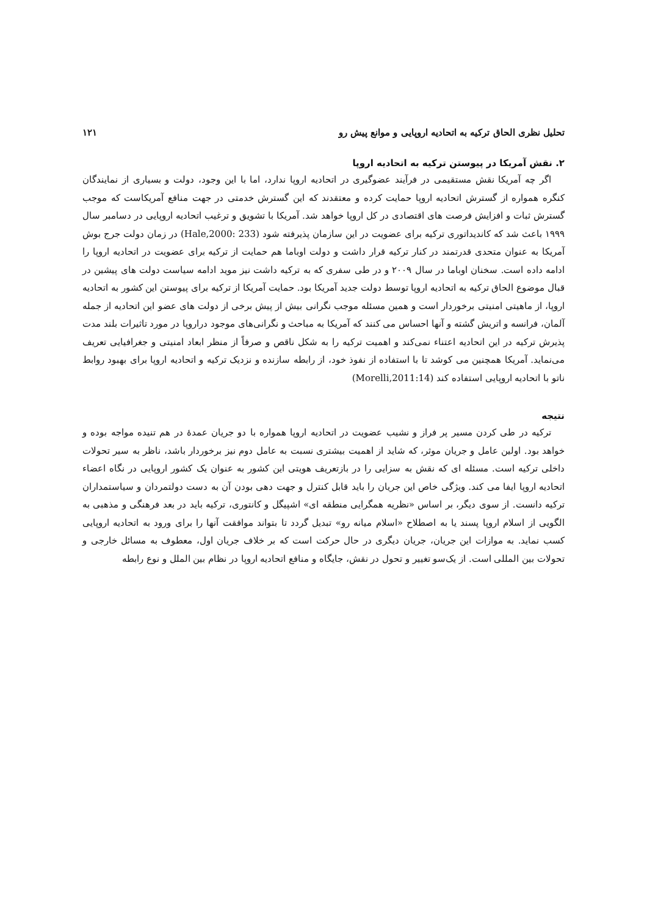تحلیل نظری الحاق ترکیه به اتحادیه اروپایی و موانع پیش رو ۱۲۱
۲. نقش آمریکا در پیوستن ترکیه به اتحادیه اروپا
اگر چه آمریکا نقش مستقیمی در فرآیند عضوگیری در اتحادیه اروپا ندارد، اما با این وجود، دولت و بسیاری از نمایندگان کنگره همواره از گسترش اتحادیه اروپا حمایت کرده و معتقدند که این گسترش خدمتی در جهت منافع آمریکاست که موجب گسترش ثبات و افزایش فرصت های اقتصادی در کل اروپا خواهد شد. آمریکا با تشویق و ترغیب اتحادیه اروپایی در دسامبر سال ۱۹۹۹ باعث شد که کاندیداتوری ترکیه برای عضویت در این سازمان پذیرفته شود (Hale,2000: 233) در زمان دولت جرج بوش آمریکا به عنوان متحدی قدرتمند در کنار ترکیه قرار داشت و دولت اوباما هم حمایت از ترکیه برای عضویت در اتحادیه اروپا را ادامه داده است. سخنان اوباما در سال ۲۰۰۹ و در طی سفری که به ترکیه داشت نیز موید ادامه سیاست دولت های پیشین در قبال موضوع الحاق ترکیه به اتحادیه اروپا توسط دولت جدید آمریکا بود. حمایت آمریکا از ترکیه برای پیوستن این کشور به اتحادیه اروپا، از ماهیتی امنیتی برخوردار است و همین مسئله موجب نگرانی بیش از پیش برخی از دولت های عضو این اتحادیه از جمله آلمان، فرانسه و اتریش گشته و آنها احساس می کنند که آمریکا به مباحث و نگرانی‌های موجود دراروپا در مورد تاثیرات بلند مدت پذیرش ترکیه در این اتحادیه اعتناء نمی‌کند و اهمیت ترکیه را به شکل ناقص و صرفاً از منظر ابعاد امنیتی و جغرافیایی تعریف می‌نماید. آمریکا همچنین می کوشد تا با استفاده از نفوذ خود، از رابطه سازنده و نزدیک ترکیه و اتحادیه اروپا برای بهبود روابط ناتو با اتحادیه اروپایی استفاده کند (Morelli,2011:14)
نتیجه
ترکیه در طی کردن مسیر پر فراز و نشیب عضویت در اتحادیه اروپا همواره با دو جریان عمدهٔ در هم تنیده مواجه بوده و خواهد بود. اولین عامل و جریان موثر، که شاید از اهمیت بیشتری نسبت به عامل دوم نیز برخوردار باشد، ناظر به سیر تحولات داخلی ترکیه است. مسئله ای که نقش به سزایی را در بازتعریف هویتی این کشور به عنوان یک کشور اروپایی در نگاه اعضاء اتحادیه اروپا ایفا می کند. ویژگی خاص این جریان را باید قابل کنترل و جهت دهی بودن آن به دست دولتمردان و سیاستمداران ترکیه دانست. از سوی دیگر، بر اساس «نظریه همگرایی منطقه ای» اشپیگل و کانتوری، ترکیه باید در بعد فرهنگی و مذهبی به الگویی از اسلام اروپا پسند یا به اصطلاح «اسلام میانه رو» تبدیل گردد تا بتواند موافقت آنها را برای ورود به اتحادیه اروپایی کسب نماید. به موازات این جریان، جریان دیگری در حال حرکت است که بر خلاف جریان اول، معطوف به مسائل خارجی و تحولات بین المللی است. از یک‌سو تغییر و تحول در نقش، جایگاه و منافع اتحادیه اروپا در نظام بین الملل و نوع رابطه